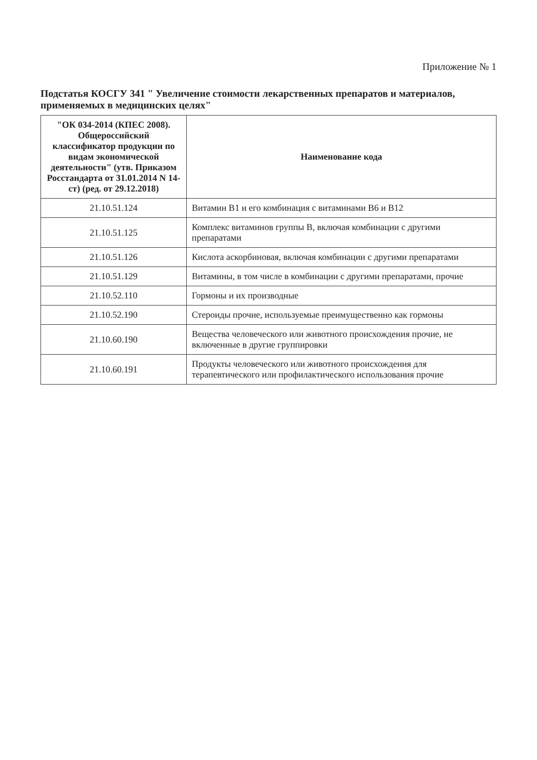Приложение № 1
Подстатья КОСГУ 341 " Увеличение стоимости лекарственных препаратов и материалов, применяемых в медицинских целях"
| "ОК 034-2014 (КПЕС 2008). Общероссийский классификатор продукции по видам экономической деятельности" (утв. Приказом Росстандарта от 31.01.2014 N 14-ст) (ред. от 29.12.2018) | Наименование кода |
| --- | --- |
| 21.10.51.124 | Витамин B1 и его комбинация с витаминами B6 и B12 |
| 21.10.51.125 | Комплекс витаминов группы B, включая комбинации с другими препаратами |
| 21.10.51.126 | Кислота аскорбиновая, включая комбинации с другими препаратами |
| 21.10.51.129 | Витамины, в том числе в комбинации с другими препаратами, прочие |
| 21.10.52.110 | Гормоны и их производные |
| 21.10.52.190 | Стероиды прочие, используемые преимущественно как гормоны |
| 21.10.60.190 | Вещества человеческого или животного происхождения прочие, не включенные в другие группировки |
| 21.10.60.191 | Продукты человеческого или животного происхождения для терапевтического или профилактического использования прочие |